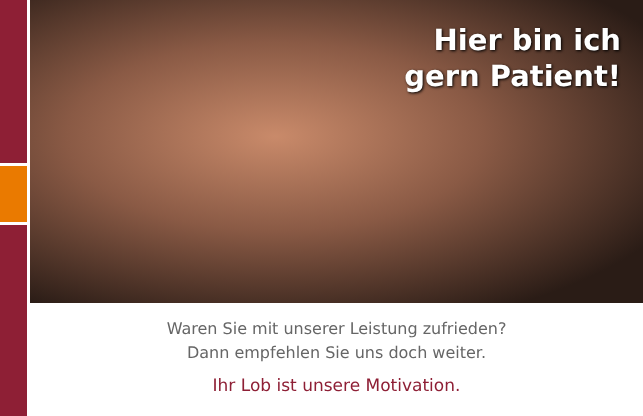Hier bin ich
gern Patient!
Waren Sie mit unserer Leistung zufrieden?
Dann empfehlen Sie uns doch weiter.
Ihr Lob ist unsere Motivation.